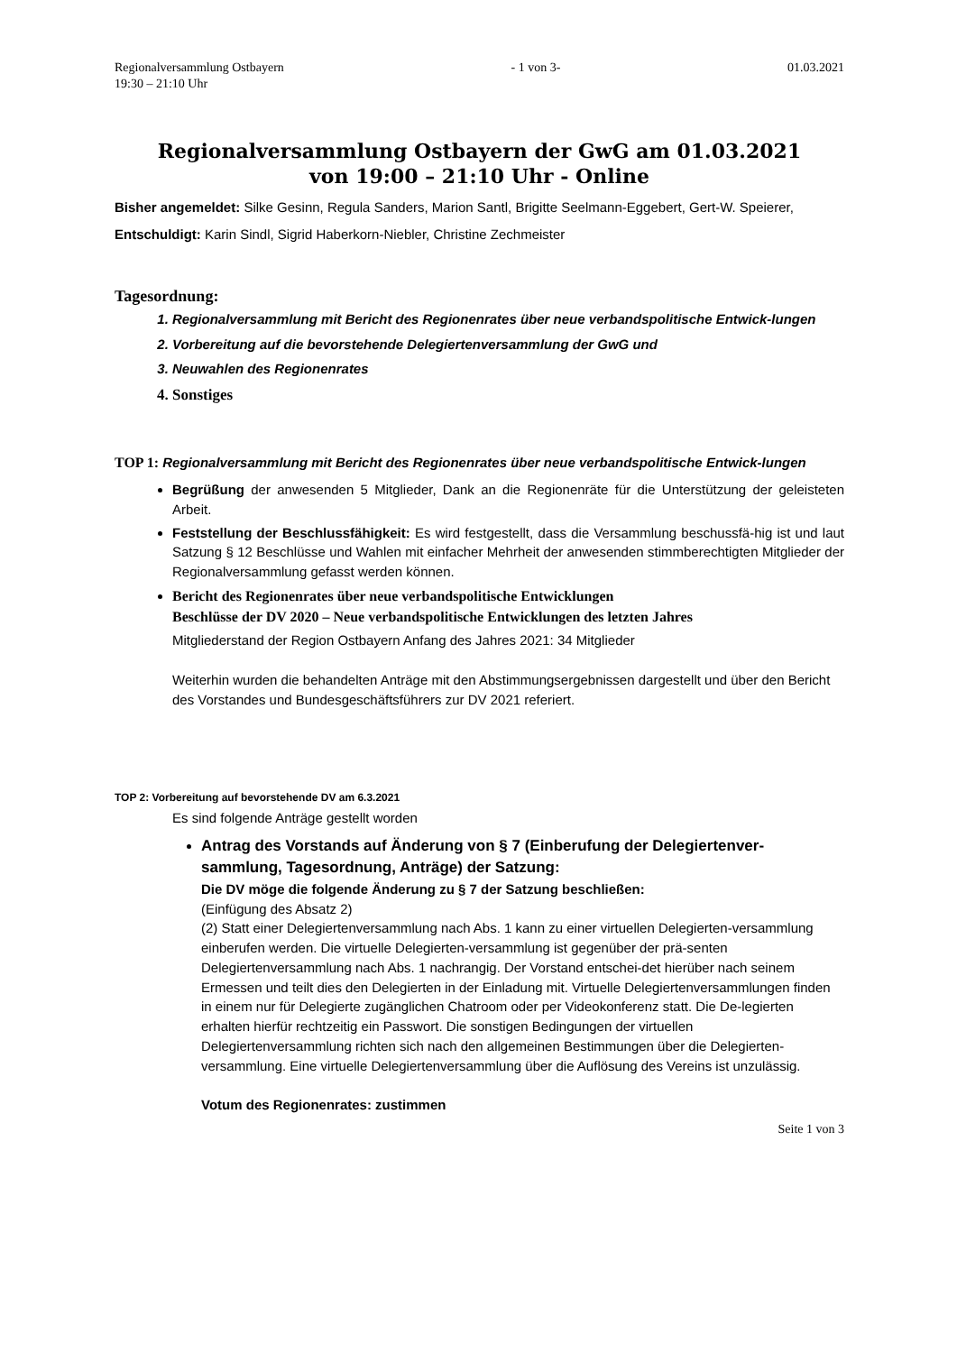Regionalversammlung Ostbayern
19:30 – 21:10 Uhr - 1 von 3- 01.03.2021
Regionalversammlung Ostbayern der GwG am 01.03.2021
von 19:00 – 21:10 Uhr - Online
Bisher angemeldet: Silke Gesinn, Regula Sanders, Marion Santl, Brigitte Seelmann-Eggebert, Gert-W. Speierer,
Entschuldigt: Karin Sindl, Sigrid Haberkorn-Niebler, Christine Zechmeister
Tagesordnung:
1. Regionalversammlung mit Bericht des Regionenrates über neue verbandspolitische Entwick-lungen
2. Vorbereitung auf die bevorstehende Delegiertenversammlung der GwG und
3. Neuwahlen des Regionenrates
4. Sonstiges
TOP 1: Regionalversammlung mit Bericht des Regionenrates über neue verbandspolitische Entwick-lungen
Begrüßung der anwesenden 5 Mitglieder, Dank an die Regionenräte für die Unterstützung der geleisteten Arbeit.
Feststellung der Beschlussfähigkeit: Es wird festgestellt, dass die Versammlung beschussfä-hig ist und laut Satzung § 12 Beschlüsse und Wahlen mit einfacher Mehrheit der anwesenden stimmberechtigten Mitglieder der Regionalversammlung gefasst werden können.
Bericht des Regionenrates über neue verbandspolitische Entwicklungen
Beschlüsse der DV 2020 – Neue verbandspolitische Entwicklungen des letzten Jahres
Mitgliederstand der Region Ostbayern Anfang des Jahres 2021: 34 Mitglieder
Weiterhin wurden die behandelten Anträge mit den Abstimmungsergebnissen dargestellt und über den Bericht des Vorstandes und Bundesgeschäftsführers zur DV 2021 referiert.
TOP 2: Vorbereitung auf bevorstehende DV am 6.3.2021
Es sind folgende Anträge gestellt worden
Antrag des Vorstands auf Änderung von § 7 (Einberufung der Delegiertenver-sammlung, Tagesordnung, Anträge) der Satzung:
Die DV möge die folgende Änderung zu § 7 der Satzung beschließen:
(Einfügung des Absatz 2)
(2) Statt einer Delegiertenversammlung nach Abs. 1 kann zu einer virtuellen Delegierten-versammlung einberufen werden. Die virtuelle Delegierten-versammlung ist gegenüber der prä-senten Delegiertenversammlung nach Abs. 1 nachrangig. Der Vorstand entschei-det hierüber nach seinem Ermessen und teilt dies den Delegierten in der Einladung mit. Virtuelle Delegiertenversammlungen finden in einem nur für Delegierte zugänglichen Chatroom oder per Videokonferenz statt. Die De-legierten erhalten hierfür rechtzeitig ein Passwort. Die sonstigen Bedingungen der virtuellen Delegiertenversammlung richten sich nach den allgemeinen Bestimmungen über die Delegierten-versammlung. Eine virtuelle Delegiertenversammlung über die Auflösung des Vereins ist unzulässig.
Votum des Regionenrates: zustimmen
Seite 1 von 3